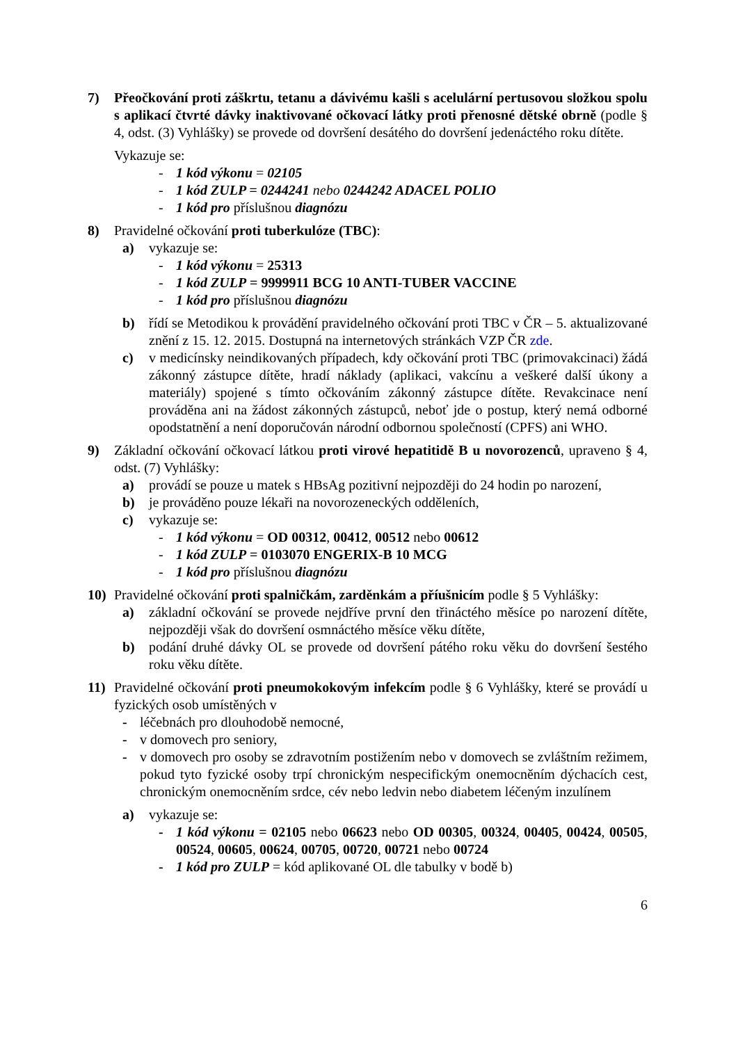7) Přeočkování proti záškrtu, tetanu a dávivému kašli s acelulární pertusovou složkou spolu s aplikací čtvrté dávky inaktivované očkovací látky proti přenosné dětské obrně (podle § 4, odst. (3) Vyhlášky) se provede od dovršení desátého do dovršení jedenáctého roku dítěte.
Vykazuje se:
- 1 kód výkonu = 02105
- 1 kód ZULP = 0244241 nebo 0244242 ADACEL POLIO
- 1 kód pro příslušnou diagnózu
8) Pravidelné očkování proti tuberkulóze (TBC):
a) vykazuje se:
- 1 kód výkonu = 25313
- 1 kód ZULP = 9999911 BCG 10 ANTI-TUBER VACCINE
- 1 kód pro příslušnou diagnózu
b) řídí se Metodikou k provádění pravidelného očkování proti TBC v ČR – 5. aktualizované znění z 15. 12. 2015. Dostupná na internetových stránkách VZP ČR zde.
c) v medicínsky neindikovaných případech, kdy očkování proti TBC (primovakcinaci) žádá zákonný zástupce dítěte, hradí náklady (aplikaci, vakcínu a veškeré další úkony a materiály) spojené s tímto očkováním zákonný zástupce dítěte. Revakcinace není prováděna ani na žádost zákonných zástupců, neboť jde o postup, který nemá odborné opodstatnění a není doporučován národní odbornou společností (CPFS) ani WHO.
9) Základní očkování očkovací látkou proti virové hepatitidě B u novorozenců, upraveno § 4, odst. (7) Vyhlášky:
a) provádí se pouze u matek s HBsAg pozitivní nejpozději do 24 hodin po narození,
b) je prováděno pouze lékaři na novorozeneckých odděleních,
c) vykazuje se:
- 1 kód výkonu = OD 00312, 00412, 00512 nebo 00612
- 1 kód ZULP = 0103070 ENGERIX-B 10 MCG
- 1 kód pro příslušnou diagnózu
10) Pravidelné očkování proti spalničkám, zarděnkám a příušnicím podle § 5 Vyhlášky:
a) základní očkování se provede nejdříve první den třináctého měsíce po narození dítěte, nejpozději však do dovršení osmnáctého měsíce věku dítěte,
b) podání druhé dávky OL se provede od dovršení pátého roku věku do dovršení šestého roku věku dítěte.
11) Pravidelné očkování proti pneumokokovým infekcím podle § 6 Vyhlášky, které se provádí u fyzických osob umístěných v
- léčebnách pro dlouhodobě nemocné,
- v domovech pro seniory,
- v domovech pro osoby se zdravotním postižením nebo v domovech se zvláštním režimem, pokud tyto fyzické osoby trpí chronickým nespecifickým onemocněním dýchacích cest, chronickým onemocněním srdce, cév nebo ledvin nebo diabetem léčeným inzulínem
a) vykazuje se:
- 1 kód výkonu = 02105 nebo 06623 nebo OD 00305, 00324, 00405, 00424, 00505, 00524, 00605, 00624, 00705, 00720, 00721 nebo 00724
- 1 kód pro ZULP = kód aplikované OL dle tabulky v bodě b)
6